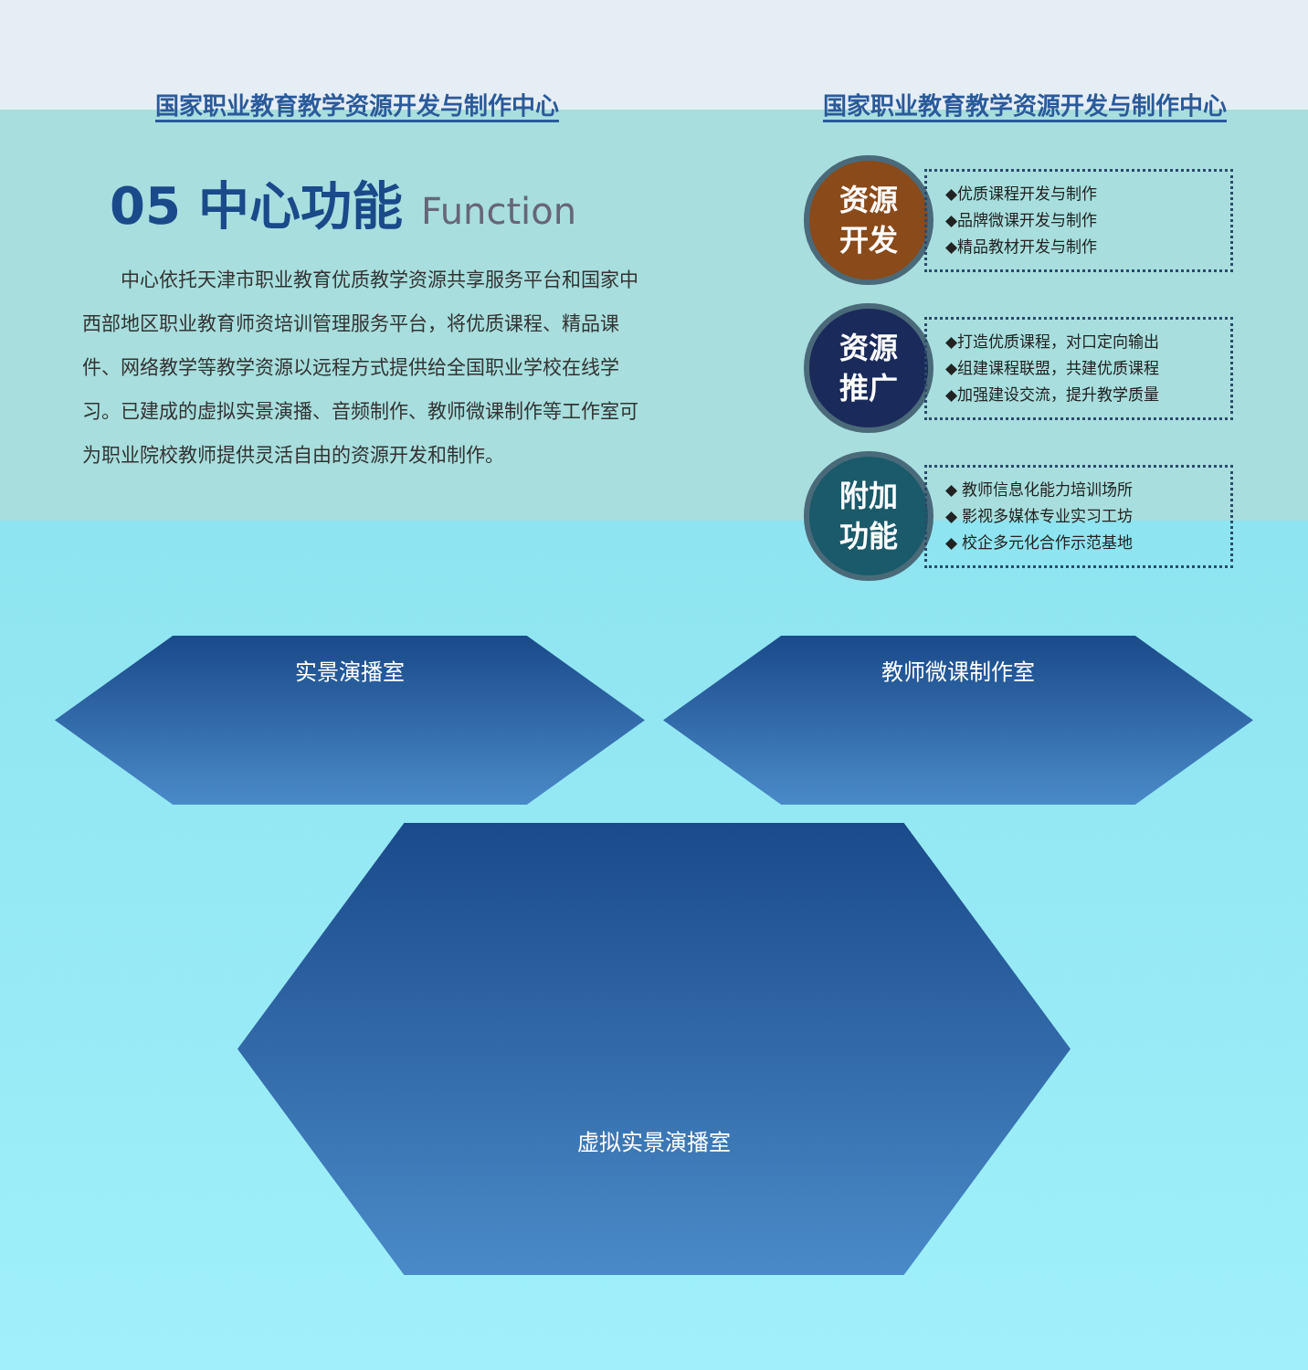国家职业教育教学资源开发与制作中心 国家职业教育教学资源开发与制作中心
05 中心功能 Function
中心依托天津市职业教育优质教学资源共享服务平台和国家中西部地区职业教育师资培训管理服务平台，将优质课程、精品课件、网络教学等教学资源以远程方式提供给全国职业学校在线学习。已建成的虚拟实景演播、音频制作、教师微课制作等工作室可为职业院校教师提供灵活自由的资源开发和制作。
资源
开发
◆优质课程开发与制作
◆品牌微课开发与制作
◆精品教材开发与制作
资源
推广
◆打造优质课程，对口定向输出
◆组建课程联盟，共建优质课程
◆加强建设交流，提升教学质量
附加
功能
◆ 教师信息化能力培训场所
◆ 影视多媒体专业实习工坊
◆ 校企多元化合作示范基地
实景演播室
教师微课制作室
虚拟实景演播室